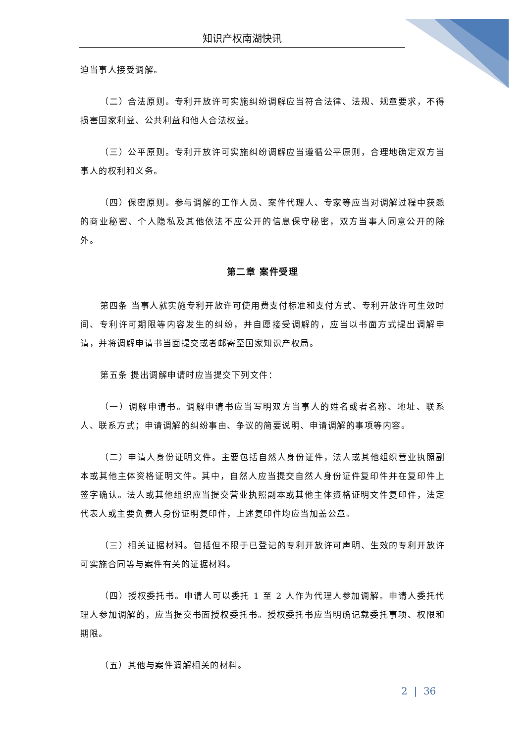知识产权南湖快讯
迫当事人接受调解。
（二）合法原则。专利开放许可实施纠纷调解应当符合法律、法规、规章要求，不得损害国家利益、公共利益和他人合法权益。
（三）公平原则。专利开放许可实施纠纷调解应当遵循公平原则，合理地确定双方当事人的权利和义务。
（四）保密原则。参与调解的工作人员、案件代理人、专家等应当对调解过程中获悉的商业秘密、个人隐私及其他依法不应公开的信息保守秘密，双方当事人同意公开的除外。
第二章 案件受理
第四条 当事人就实施专利开放许可使用费支付标准和支付方式、专利开放许可生效时间、专利许可期限等内容发生的纠纷，并自愿接受调解的，应当以书面方式提出调解申请，并将调解申请书当面提交或者邮寄至国家知识产权局。
第五条 提出调解申请时应当提交下列文件：
（一）调解申请书。调解申请书应当写明双方当事人的姓名或者名称、地址、联系人、联系方式；申请调解的纠纷事由、争议的简要说明、申请调解的事项等内容。
（二）申请人身份证明文件。主要包括自然人身份证件，法人或其他组织营业执照副本或其他主体资格证明文件。其中，自然人应当提交自然人身份证件复印件并在复印件上签字确认。法人或其他组织应当提交营业执照副本或其他主体资格证明文件复印件，法定代表人或主要负责人身份证明复印件，上述复印件均应当加盖公章。
（三）相关证据材料。包括但不限于已登记的专利开放许可声明、生效的专利开放许可实施合同等与案件有关的证据材料。
（四）授权委托书。申请人可以委托 1 至 2 人作为代理人参加调解。申请人委托代理人参加调解的，应当提交书面授权委托书。授权委托书应当明确记载委托事项、权限和期限。
（五）其他与案件调解相关的材料。
2 | 36